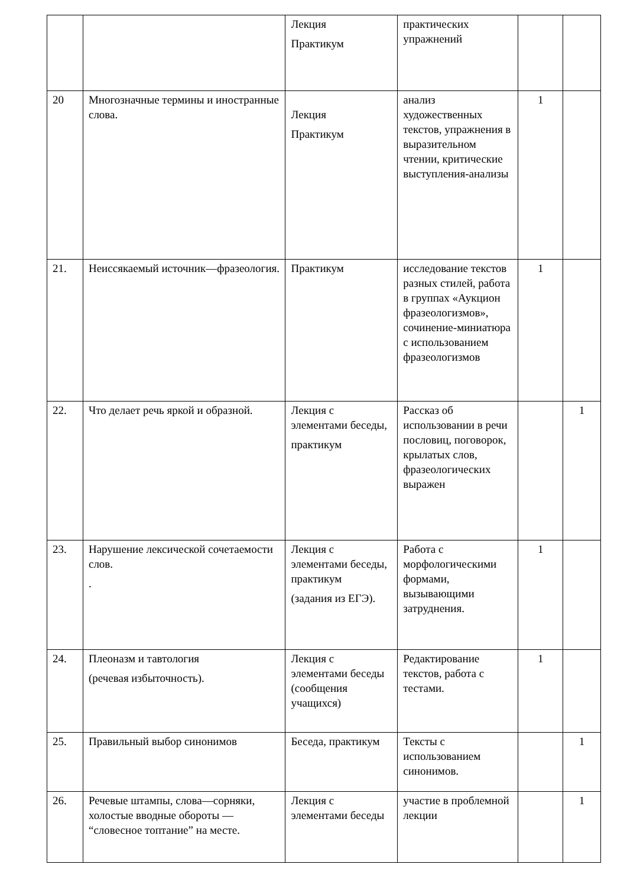| | | Лекция Практикум | практических упражнений | | |
| 20 | Многозначные термины и иностранные слова. | Лекция Практикум | анализ художественных текстов, упражнения в выразительном чтении, критические выступления-анализы | 1 | |
| 21. | Неиссякаемый источник—фразеология. | Практикум | исследование текстов разных стилей, работа в группах «Аукцион фразеологизмов», сочинение-миниатюра с использованием фразеологизмов | 1 | |
| 22. | Что делает речь яркой и образной. | Лекция с элементами беседы, практикум | Рассказ об использовании в речи пословиц, поговорок, крылатых слов, фразеологических выражен | | 1 |
| 23. | Нарушение лексической сочетаемости слов. . | Лекция с элементами беседы, практикум (задания из ЕГЭ). | Работа с морфологическими формами, вызывающими затруднения. | 1 | |
| 24. | Плеоназм и тавтология (речевая избыточность). | Лекция с элементами беседы (сообщения учащихся) | Редактирование текстов, работа с тестами. | 1 | |
| 25. | Правильный выбор синонимов | Беседа, практикум | Тексты с использованием синонимов. | | 1 |
| 26. | Речевые штампы, слова—сорняки, холостые вводные обороты — “словесное топтание” на месте. | Лекция с элементами беседы | участие в проблемной лекции | | 1 |